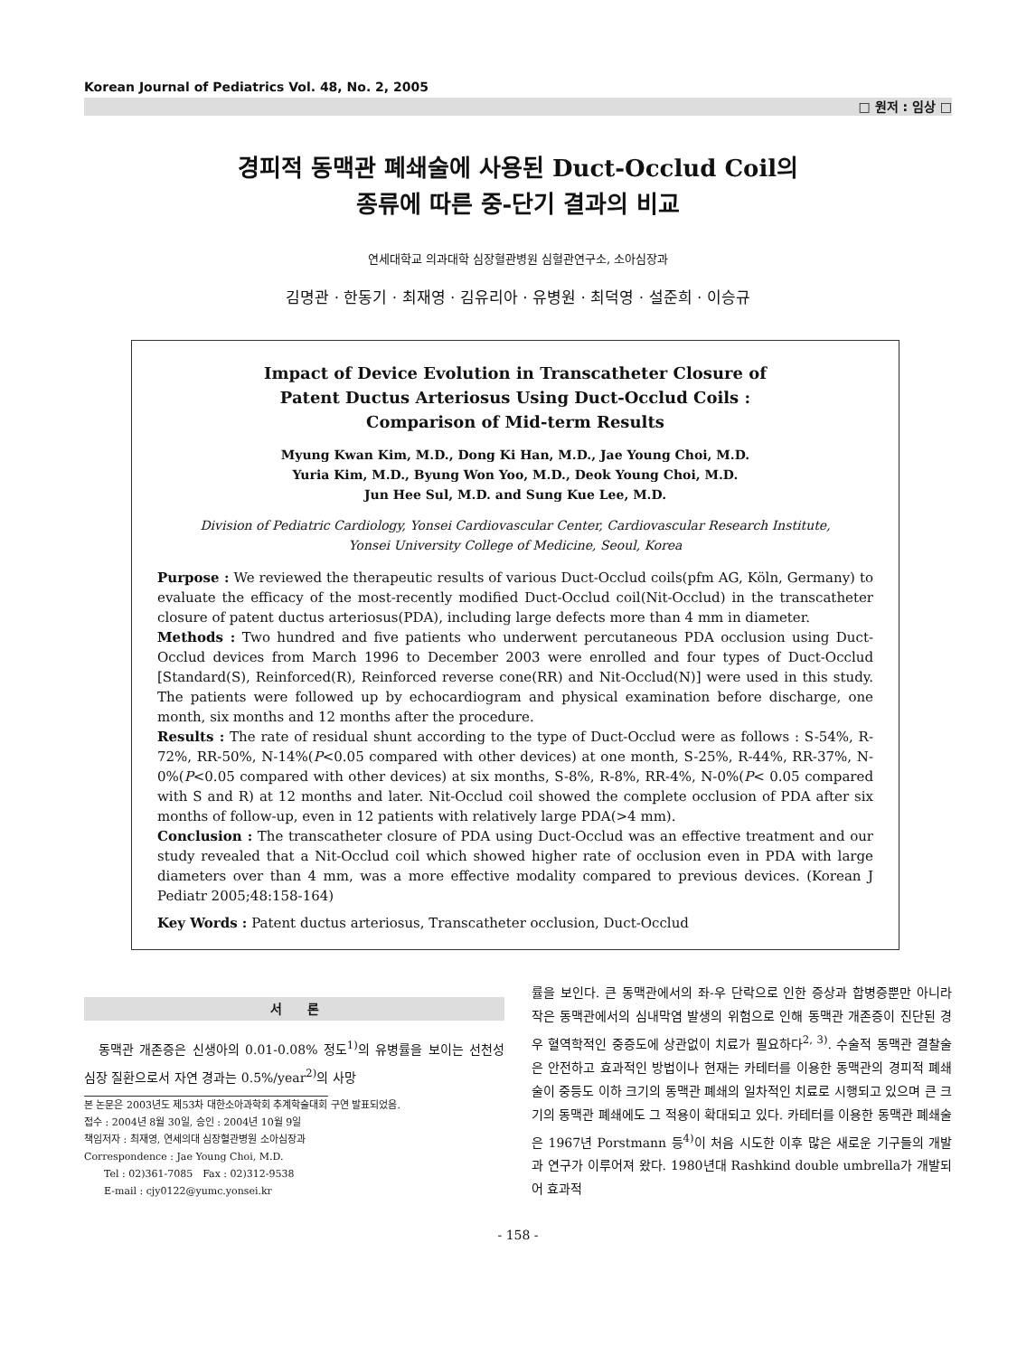Korean Journal of Pediatrics Vol. 48, No. 2, 2005
□ 원저 : 임상 □
경피적 동맥관 폐쇄술에 사용된 Duct-Occlud Coil의
종류에 따른 중-단기 결과의 비교
연세대학교 의과대학 심장혈관병원 심혈관연구소, 소아심장과
김명관 · 한동기 · 최재영 · 김유리아 · 유병원 · 최덕영 · 설준희 · 이승규
Impact of Device Evolution in Transcatheter Closure of
Patent Ductus Arteriosus Using Duct-Occlud Coils :
Comparison of Mid-term Results
Myung Kwan Kim, M.D., Dong Ki Han, M.D., Jae Young Choi, M.D.
Yuria Kim, M.D., Byung Won Yoo, M.D., Deok Young Choi, M.D.
Jun Hee Sul, M.D. and Sung Kue Lee, M.D.
Division of Pediatric Cardiology, Yonsei Cardiovascular Center, Cardiovascular Research Institute,
Yonsei University College of Medicine, Seoul, Korea
Purpose : We reviewed the therapeutic results of various Duct-Occlud coils(pfm AG, Köln, Germany) to evaluate the efficacy of the most-recently modified Duct-Occlud coil(Nit-Occlud) in the transcatheter closure of patent ductus arteriosus(PDA), including large defects more than 4 mm in diameter.
Methods : Two hundred and five patients who underwent percutaneous PDA occlusion using Duct-Occlud devices from March 1996 to December 2003 were enrolled and four types of Duct-Occlud [Standard(S), Reinforced(R), Reinforced reverse cone(RR) and Nit-Occlud(N)] were used in this study. The patients were followed up by echocardiogram and physical examination before discharge, one month, six months and 12 months after the procedure.
Results : The rate of residual shunt according to the type of Duct-Occlud were as follows : S-54%, R-72%, RR-50%, N-14%(P<0.05 compared with other devices) at one month, S-25%, R-44%, RR-37%, N-0%(P<0.05 compared with other devices) at six months, S-8%, R-8%, RR-4%, N-0%(P< 0.05 compared with S and R) at 12 months and later. Nit-Occlud coil showed the complete occlusion of PDA after six months of follow-up, even in 12 patients with relatively large PDA(>4 mm).
Conclusion : The transcatheter closure of PDA using Duct-Occlud was an effective treatment and our study revealed that a Nit-Occlud coil which showed higher rate of occlusion even in PDA with large diameters over than 4 mm, was a more effective modality compared to previous devices. (Korean J Pediatr 2005;48:158-164)
Key Words : Patent ductus arteriosus, Transcatheter occlusion, Duct-Occlud
서　　론
　동맥관 개존증은 신생아의 0.01-0.08% 정도<sup>1)</sup>의 유병률을 보이는 선천성 심장 질환으로서 자연 경과는 0.5%/year<sup>2)</sup>의 사망
본 논문은 2003년도 제53차 대한소아과학회 추계학술대회 구연 발표되었음.
접수 : 2004년 8월 30일, 승인 : 2004년 10월 9일
책임저자 : 최재영, 연세의대 심장혈관병원 소아심장과
Correspondence : Jae Young Choi, M.D.
　　Tel : 02)361-7085　Fax : 02)312-9538
　　E-mail : cjy0122@yumc.yonsei.kr
률을 보인다. 큰 동맥관에서의 좌-우 단락으로 인한 증상과 합병증뿐만 아니라 작은 동맥관에서의 심내막염 발생의 위험으로 인해 동맥관 개존증이 진단된 경우 혈역학적인 중증도에 상관없이 치료가 필요하다<sup>2, 3)</sup>. 수술적 동맥관 결찰술은 안전하고 효과적인 방법이나 현재는 카테터를 이용한 동맥관의 경피적 폐쇄술이 중등도 이하 크기의 동맥관 폐쇄의 일차적인 치료로 시행되고 있으며 큰 크기의 동맥관 폐쇄에도 그 적용이 확대되고 있다. 카테터를 이용한 동맥관 폐쇄술은 1967년 Porstmann 등<sup>4)</sup>이 처음 시도한 이후 많은 새로운 기구들의 개발과 연구가 이루어져 왔다. 1980년대 Rashkind double umbrella가 개발되어 효과적
- 158 -